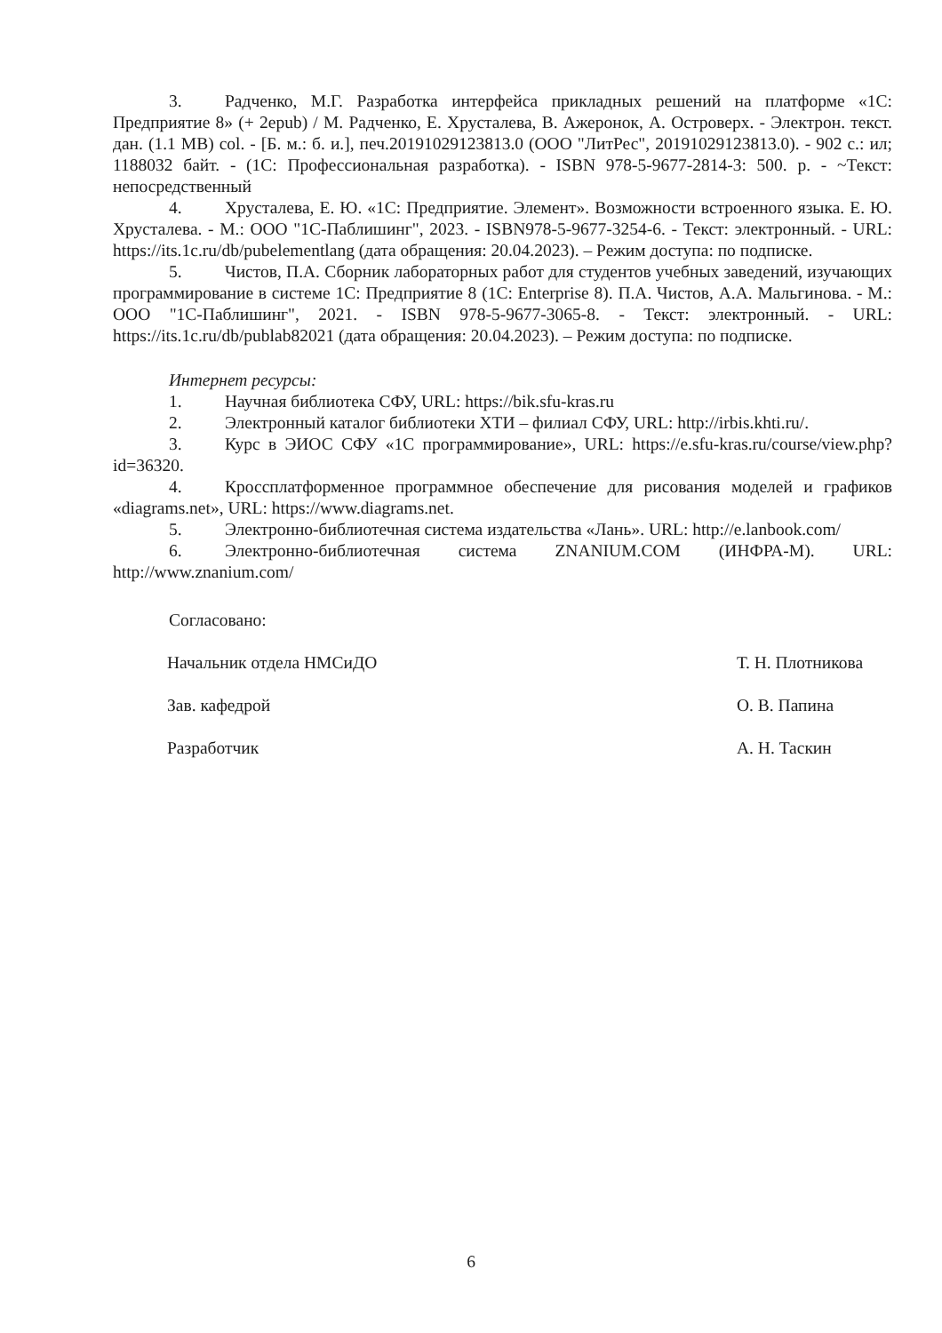3. Радченко, М.Г. Разработка интерфейса прикладных решений на платформе «1С: Предприятие 8» (+ 2epub) / М. Радченко, Е. Хрусталева, В. Ажеронок, А. Островерх. - Электрон. текст. дан. (1.1 MB) col. - [Б. м.: б. и.], печ.20191029123813.0 (ООО "ЛитРес", 20191029123813.0). - 902 с.: ил; 1188032 байт. - (1С: Профессиональная разработка). - ISBN 978-5-9677-2814-3: 500. р. - ~Текст: непосредственный
4. Хрусталева, Е. Ю. «1С: Предприятие. Элемент». Возможности встроенного языка. Е. Ю. Хрусталева. - М.: ООО "1С-Паблишинг", 2023. - ISBN978-5-9677-3254-6. - Текст: электронный. - URL: https://its.1c.ru/db/pubelementlang (дата обращения: 20.04.2023). – Режим доступа: по подписке.
5. Чистов, П.А. Сборник лабораторных работ для студентов учебных заведений, изучающих программирование в системе 1С: Предприятие 8 (1C: Enterprise 8). П.А. Чистов, А.А. Мальгинова. - М.: ООО "1С-Паблишинг", 2021. - ISBN 978-5-9677-3065-8. - Текст: электронный. - URL: https://its.1c.ru/db/publab82021 (дата обращения: 20.04.2023). – Режим доступа: по подписке.
Интернет ресурсы:
1. Научная библиотека СФУ, URL: https://bik.sfu-kras.ru
2. Электронный каталог библиотеки ХТИ – филиал СФУ, URL: http://irbis.khti.ru/.
3. Курс в ЭИОС СФУ «1С программирование», URL: https://e.sfu-kras.ru/course/view.php?id=36320.
4. Кроссплатформенное программное обеспечение для рисования моделей и графиков «diagrams.net», URL: https://www.diagrams.net.
5. Электронно-библиотечная система издательства «Лань». URL: http://e.lanbook.com/
6. Электронно-библиотечная система ZNANIUM.COM (ИНФРА-М). URL: http://www.znanium.com/
Согласовано:
Начальник отдела НМСиДО Т. Н. Плотникова
Зав. кафедрой О. В. Папина
Разработчик А. Н. Таскин
6